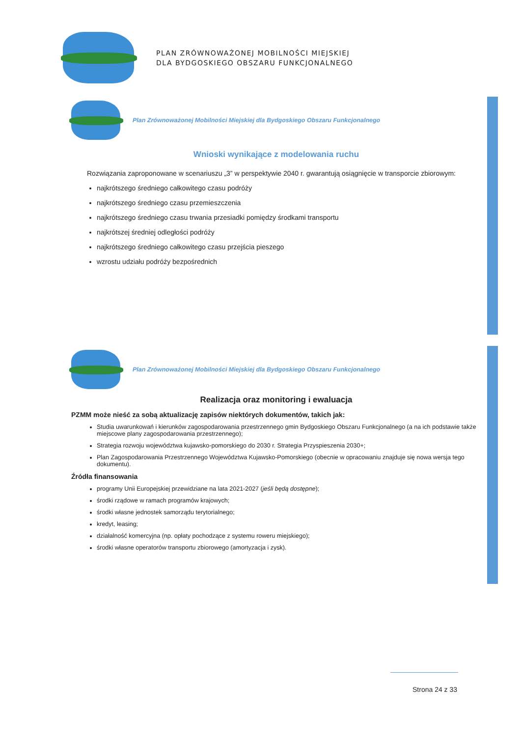PLAN ZRÓWNOWAŻONEJ MOBILNOŚCI MIEJSKIEJ
DLA BYDGOSKIEGO OBSZARU FUNKCJONALNEGO
Plan Zrównoważonej Mobilności Miejskiej dla Bydgoskiego Obszaru Funkcjonalnego
Wnioski wynikające z modelowania ruchu
Rozwiązania zaproponowane w scenariuszu „3” w perspektywie 2040 r. gwarantują osiągnięcie w transporcie zbiorowym:
najkrótszego średniego całkowitego czasu podróży
najkrótszego średniego czasu przemieszczenia
najkrótszego średniego czasu trwania przesiadki pomiędzy środkami transportu
najkrótszej średniej odległości podróży
najkrótszego średniego całkowitego czasu przejścia pieszego
wzrostu udziału podróży bezpośrednich
Plan Zrównoważonej Mobilności Miejskiej dla Bydgoskiego Obszaru Funkcjonalnego
Realizacja oraz monitoring i ewaluacja
PZMM może nieść za sobą aktualizację zapisów niektórych dokumentów, takich jak:
Studia uwarunkowań i kierunków zagospodarowania przestrzennego gmin Bydgoskiego Obszaru Funkcjonalnego (a na ich podstawie także miejscowe plany zagospodarowania przestrzennego);
Strategia rozwoju województwa kujawsko-pomorskiego do 2030 r. Strategia Przyspieszenia 2030+;
Plan Zagospodarowania Przestrzennego Województwa Kujawsko-Pomorskiego (obecnie w opracowaniu znajduje się nowa wersja tego dokumentu).
Źródła finansowania
programy Unii Europejskiej przewidziane na lata 2021-2027 (jeśli będą dostępne);
środki rządowe w ramach programów krajowych;
środki własne jednostek samorządu terytorialnego;
kredyt, leasing;
działalność komercyjna (np. opłaty pochodzące z systemu roweru miejskiego);
środki własne operatorów transportu zbiorowego (amortyzacja i zysk).
Strona 24 z 33